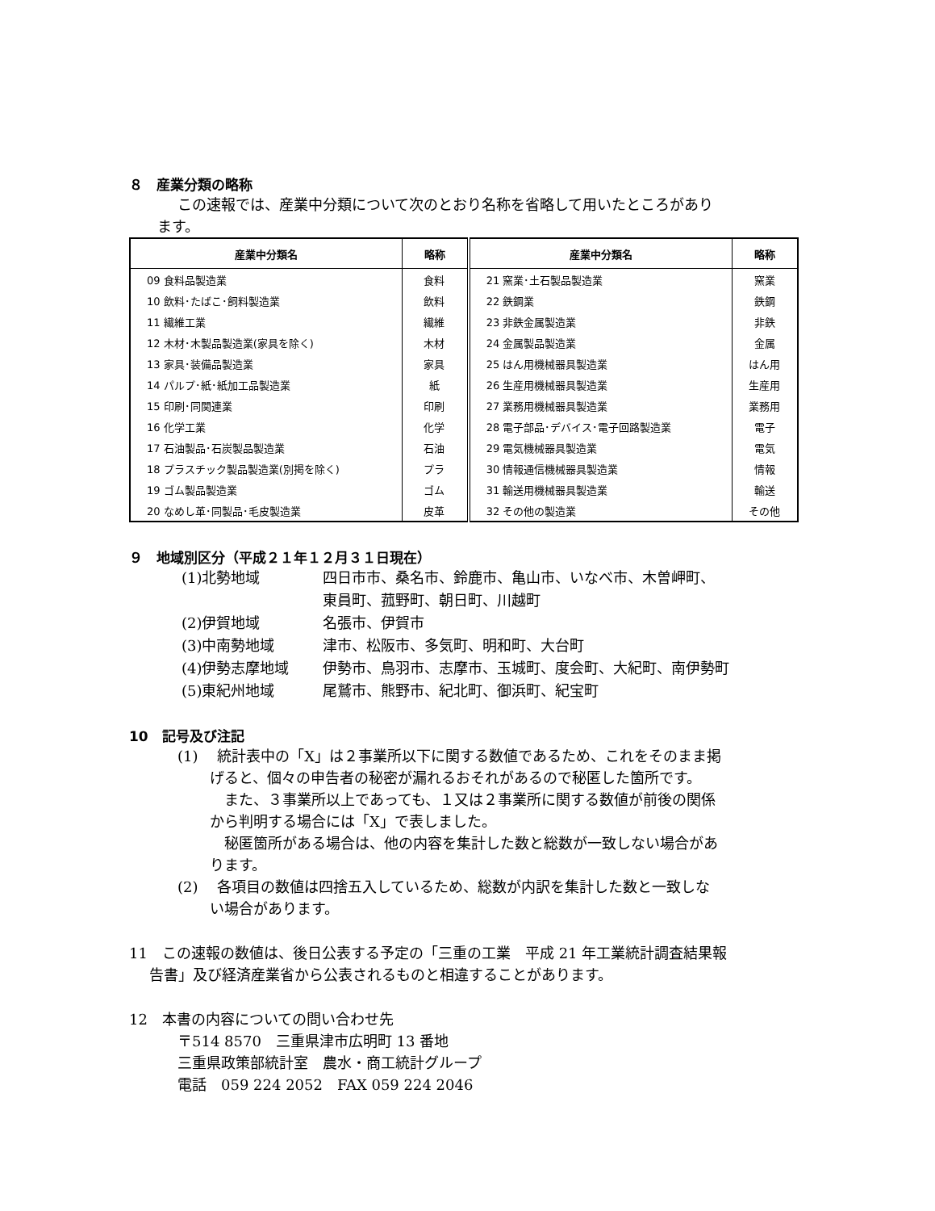８　産業分類の略称
この速報では、産業中分類について次のとおり名称を省略して用いたところがあり
ます。
| 産業中分類名 | 略称 | 産業中分類名 | 略称 |
| --- | --- | --- | --- |
| 09 食料品製造業 | 食料 | 21 窯業･土石製品製造業 | 窯業 |
| 10 飲料･たばこ･飼料製造業 | 飲料 | 22 鉄鋼業 | 鉄鋼 |
| 11 繊維工業 | 繊維 | 23 非鉄金属製造業 | 非鉄 |
| 12 木材･木製品製造業(家具を除く) | 木材 | 24 金属製品製造業 | 金属 |
| 13 家具･装備品製造業 | 家具 | 25 はん用機械器具製造業 | はん用 |
| 14 パルプ･紙･紙加工品製造業 | 紙 | 26 生産用機械器具製造業 | 生産用 |
| 15 印刷･同関連業 | 印刷 | 27 業務用機械器具製造業 | 業務用 |
| 16 化学工業 | 化学 | 28 電子部品･デバイス･電子回路製造業 | 電子 |
| 17 石油製品･石炭製品製造業 | 石油 | 29 電気機械器具製造業 | 電気 |
| 18 プラスチック製品製造業(別掲を除く) | プラ | 30 情報通信機械器具製造業 | 情報 |
| 19 ゴム製品製造業 | ゴム | 31 輸送用機械器具製造業 | 輸送 |
| 20 なめし革･同製品･毛皮製造業 | 皮革 | 32 その他の製造業 | その他 |
９　地域別区分（平成２１年１２月３１日現在）
(1)北勢地域 四日市市、桑名市、鈴鹿市、亀山市、いなべ市、木曽岬町、
東員町、菰野町、朝日町、川越町
(2)伊賀地域 名張市、伊賀市
(3)中南勢地域 津市、松阪市、多気町、明和町、大台町
(4)伊勢志摩地域 伊勢市、鳥羽市、志摩市、玉城町、度会町、大紀町、南伊勢町
(5)東紀州地域 尾鷲市、熊野市、紀北町、御浜町、紀宝町
10　記号及び注記
(1)　 統計表中の「X」は２事業所以下に関する数値であるため、これをそのまま掲
げると、個々の申告者の秘密が漏れるおそれがあるので秘匿した箇所です。
　また、３事業所以上であっても、１又は２事業所に関する数値が前後の関係
から判明する場合には「X」で表しました。
　秘匿箇所がある場合は、他の内容を集計した数と総数が一致しない場合があ
ります。
(2)　 各項目の数値は四捨五入しているため、総数が内訳を集計した数と一致しな
い場合があります。
11　この速報の数値は、後日公表する予定の「三重の工業　平成 21 年工業統計調査結果報
告書」及び経済産業省から公表されるものと相違することがあります。
12　本書の内容についての問い合わせ先
〒514 8570　三重県津市広明町 13 番地
三重県政策部統計室　農水・商工統計グループ
電話　059 224 2052　FAX 059 224 2046